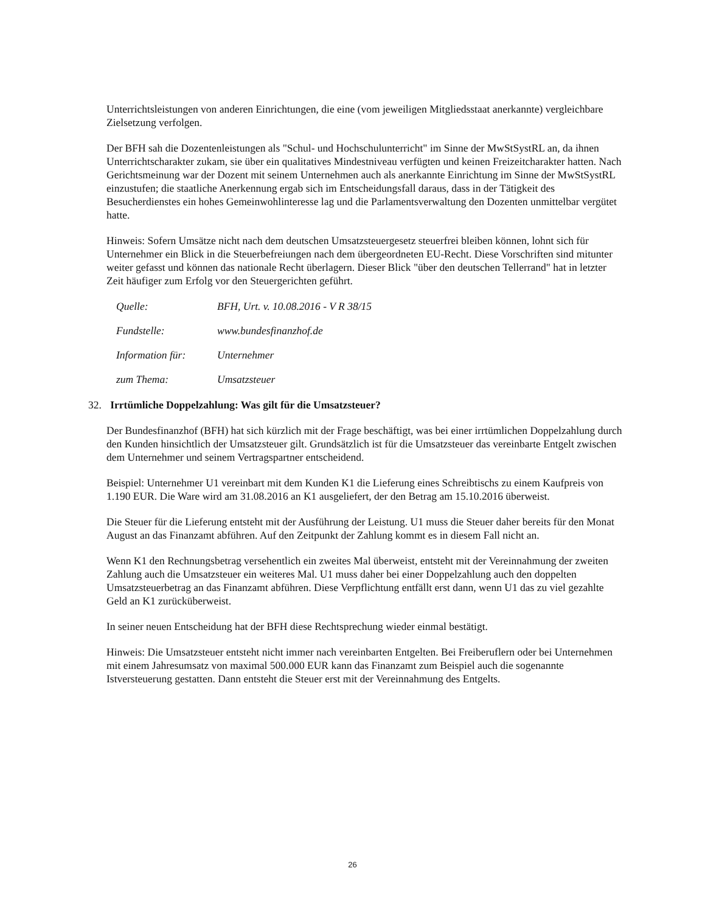Unterrichtsleistungen von anderen Einrichtungen, die eine (vom jeweiligen Mitgliedsstaat anerkannte) vergleichbare Zielsetzung verfolgen.
Der BFH sah die Dozentenleistungen als "Schul- und Hochschulunterricht" im Sinne der MwStSystRL an, da ihnen Unterrichtscharakter zukam, sie über ein qualitatives Mindestniveau verfügten und keinen Freizeitcharakter hatten. Nach Gerichtsmeinung war der Dozent mit seinem Unternehmen auch als anerkannte Einrichtung im Sinne der MwStSystRL einzustufen; die staatliche Anerkennung ergab sich im Entscheidungsfall daraus, dass in der Tätigkeit des Besucherdienstes ein hohes Gemeinwohlinteresse lag und die Parlamentsverwaltung den Dozenten unmittelbar vergütet hatte.
Hinweis: Sofern Umsätze nicht nach dem deutschen Umsatzsteuergesetz steuerfrei bleiben können, lohnt sich für Unternehmer ein Blick in die Steuerbefreiungen nach dem übergeordneten EU-Recht. Diese Vorschriften sind mitunter weiter gefasst und können das nationale Recht überlagern. Dieser Blick "über den deutschen Tellerrand" hat in letzter Zeit häufiger zum Erfolg vor den Steuergerichten geführt.
Quelle: BFH, Urt. v. 10.08.2016 - V R 38/15
Fundstelle: www.bundesfinanzhof.de
Information für: Unternehmer
zum Thema: Umsatzsteuer
32. Irrtümliche Doppelzahlung: Was gilt für die Umsatzsteuer?
Der Bundesfinanzhof (BFH) hat sich kürzlich mit der Frage beschäftigt, was bei einer irrtümlichen Doppelzahlung durch den Kunden hinsichtlich der Umsatzsteuer gilt. Grundsätzlich ist für die Umsatzsteuer das vereinbarte Entgelt zwischen dem Unternehmer und seinem Vertragspartner entscheidend.
Beispiel: Unternehmer U1 vereinbart mit dem Kunden K1 die Lieferung eines Schreibtischs zu einem Kaufpreis von 1.190 EUR. Die Ware wird am 31.08.2016 an K1 ausgeliefert, der den Betrag am 15.10.2016 überweist.
Die Steuer für die Lieferung entsteht mit der Ausführung der Leistung. U1 muss die Steuer daher bereits für den Monat August an das Finanzamt abführen. Auf den Zeitpunkt der Zahlung kommt es in diesem Fall nicht an.
Wenn K1 den Rechnungsbetrag versehentlich ein zweites Mal überweist, entsteht mit der Vereinnahmung der zweiten Zahlung auch die Umsatzsteuer ein weiteres Mal. U1 muss daher bei einer Doppelzahlung auch den doppelten Umsatzsteuerbetrag an das Finanzamt abführen. Diese Verpflichtung entfällt erst dann, wenn U1 das zu viel gezahlte Geld an K1 zurücküberweist.
In seiner neuen Entscheidung hat der BFH diese Rechtsprechung wieder einmal bestätigt.
Hinweis: Die Umsatzsteuer entsteht nicht immer nach vereinbarten Entgelten. Bei Freiberuflern oder bei Unternehmen mit einem Jahresumsatz von maximal 500.000 EUR kann das Finanzamt zum Beispiel auch die sogenannte Istversteuerung gestatten. Dann entsteht die Steuer erst mit der Vereinnahmung des Entgelts.
26